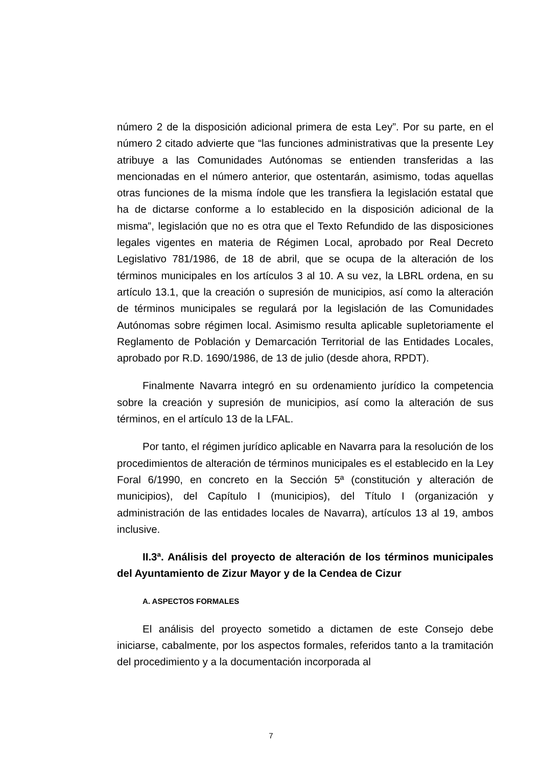número 2 de la disposición adicional primera de esta Ley”. Por su parte, en el número 2 citado advierte que “las funciones administrativas que la presente Ley atribuye a las Comunidades Autónomas se entienden transferidas a las mencionadas en el número anterior, que ostentarán, asimismo, todas aquellas otras funciones de la misma índole que les transfiera la legislación estatal que ha de dictarse conforme a lo establecido en la disposición adicional de la misma”, legislación que no es otra que el Texto Refundido de las disposiciones legales vigentes en materia de Régimen Local, aprobado por Real Decreto Legislativo 781/1986, de 18 de abril, que se ocupa de la alteración de los términos municipales en los artículos 3 al 10. A su vez, la LBRL ordena, en su artículo 13.1, que la creación o supresión de municipios, así como la alteración de términos municipales se regulará por la legislación de las Comunidades Autónomas sobre régimen local. Asimismo resulta aplicable supletoriamente el Reglamento de Población y Demarcación Territorial de las Entidades Locales, aprobado por R.D. 1690/1986, de 13 de julio (desde ahora, RPDT).
Finalmente Navarra integró en su ordenamiento jurídico la competencia sobre la creación y supresión de municipios, así como la alteración de sus términos, en el artículo 13 de la LFAL.
Por tanto, el régimen jurídico aplicable en Navarra para la resolución de los procedimientos de alteración de términos municipales es el establecido en la Ley Foral 6/1990, en concreto en la Sección 5ª (constitución y alteración de municipios), del Capítulo I (municipios), del Título I (organización y administración de las entidades locales de Navarra), artículos 13 al 19, ambos inclusive.
II.3ª. Análisis del proyecto de alteración de los términos municipales del Ayuntamiento de Zizur Mayor y de la Cendea de Cizur
A. ASPECTOS FORMALES
El análisis del proyecto sometido a dictamen de este Consejo debe iniciarse, cabalmente, por los aspectos formales, referidos tanto a la tramitación del procedimiento y a la documentación incorporada al
7